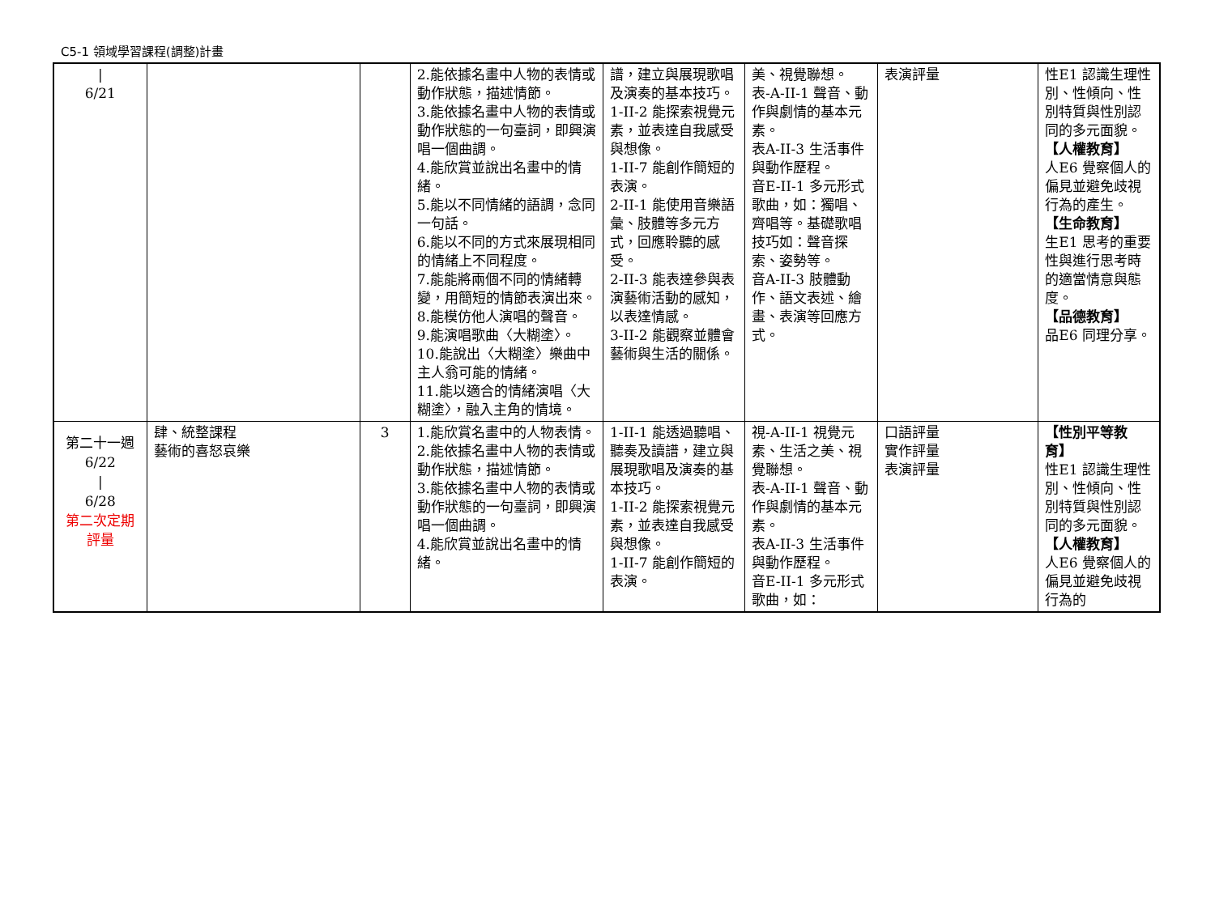C5-1 領域學習課程(調整)計畫
| / 6/21 | | | 2.能依據名畫中人物的表情或動作狀態，描述情節。 3.能依據名畫中人物的表情或動作狀態的一句臺詞，即興演唱一個曲調。 4.能欣賞並說出名畫中的情緒。 5.能以不同情緒的語調，念同一句話。 6.能以不同的方式來展現相同的情緒上不同程度。 7.能能將兩個不同的情緒轉變，用簡短的情節表演出來。 8.能模仿他人演唱的聲音。 9.能演唱歌曲〈大糊塗〉。 10.能說出〈大糊塗〉樂曲中主人翁可能的情緒。 11.能以適合的情緒演唱〈大糊塗〉，融入主角的情境。 | 譜，建立與展現歌唱及演奏的基本技巧。 1-II-2 能探索視覺元素，並表達自我感受與想像。 1-II-7 能創作簡短的表演。 2-II-1 能使用音樂語彙、肢體等多元方式，回應聆聽的感受。 2-II-3 能表達參與表演藝術活動的感知，以表達情感。 3-II-2 能觀察並體會藝術與生活的關係。 | 美、視覺聯想。 表-A-II-1 聲音、動作與劇情的基本元素。 表A-II-3 生活事件與動作歷程。 音E-II-1 多元形式歌曲，如：獨唱、齊唱等。基礎歌唱技巧如：聲音探索、姿勢等。 音A-II-3 肢體動作、語文表述、繪畫、表演等回應方式。 | 表演評量 | 性E1 認識生理性別、性傾向、性別特質與性別認同的多元面貌。 【人權教育】 人E6 覺察個人的偏見並避免歧視行為的產生。 【生命教育】 生E1 思考的重要性與進行思考時的適當情意與態度。 【品德教育】 品E6 同理分享。 |
| 第二十一週 6/22 / 6/28 第二次定期評量 | 肆、統整課程 藝術的喜怒哀樂 | 3 | 1.能欣賞名畫中的人物表情。 2.能依據名畫中人物的表情或動作狀態，描述情節。 3.能依據名畫中人物的表情或動作狀態的一句臺詞，即興演唱一個曲調。 4.能欣賞並說出名畫中的情緒。 | 1-II-1 能透過聽唱、聽奏及讀譜，建立與展現歌唱及演奏的基本技巧。 1-II-2 能探索視覺元素，並表達自我感受與想像。 1-II-7 能創作簡短的表演。 | 視-A-II-1 視覺元素、生活之美、視覺聯想。 表-A-II-1 聲音、動作與劇情的基本元素。 表A-II-3 生活事件與動作歷程。 音E-II-1 多元形式歌曲，如： | 口語評量 實作評量 表演評量 | 【性別平等教育】 性E1 認識生理性別、性傾向、性別特質與性別認同的多元面貌。 【人權教育】 人E6 覺察個人的偏見並避免歧視行為的 |